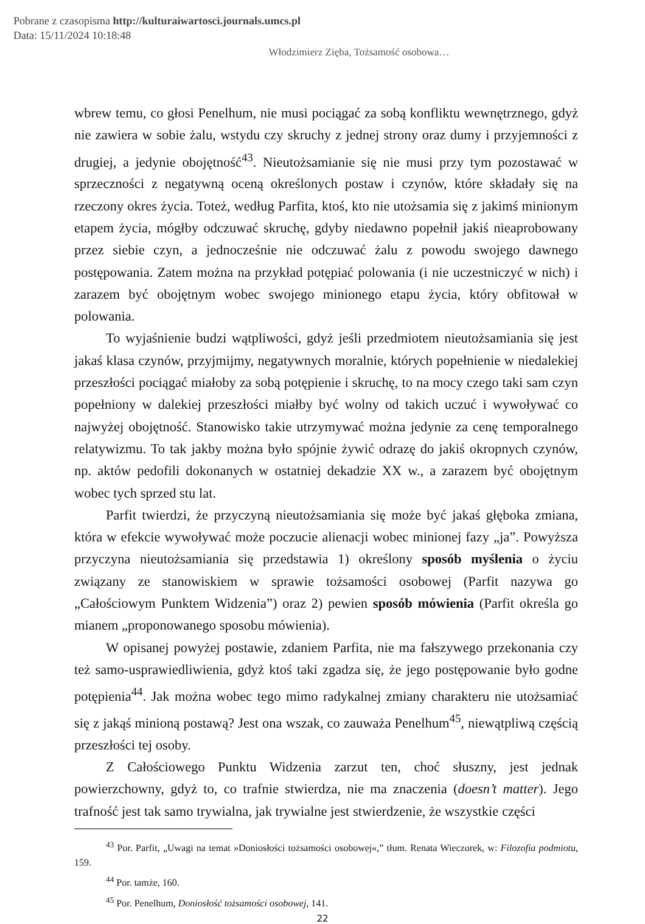Pobrane z czasopisma http://kulturaiwartosci.journals.umcs.pl
Data: 15/11/2024 10:18:48
Włodzimierz Zięba, Tożsamość osobowa…
wbrew temu, co głosi Penelhum, nie musi pociągać za sobą konfliktu wewnętrznego, gdyż nie zawiera w sobie żalu, wstydu czy skruchy z jednej strony oraz dumy i przyjemności z drugiej, a jedynie obojętność<sup>43</sup>. Nieutożsamianie się nie musi przy tym pozostawać w sprzeczności z negatywną oceną określonych postaw i czynów, które składały się na rzeczony okres życia. Toteż, według Parfita, ktoś, kto nie utożsamia się z jakimś minionym etapem życia, mógłby odczuwać skruchę, gdyby niedawno popełnił jakiś nieaprobowany przez siebie czyn, a jednocześnie nie odczuwać żalu z powodu swojego dawnego postępowania. Zatem można na przykład potępiać polowania (i nie uczestniczyć w nich) i zarazem być obojętnym wobec swojego minionego etapu życia, który obfitował w polowania.
To wyjaśnienie budzi wątpliwości, gdyż jeśli przedmiotem nieutożsamiania się jest jakaś klasa czynów, przyjmijmy, negatywnych moralnie, których popełnienie w niedalekiej przeszłości pociągać miałoby za sobą potępienie i skruchę, to na mocy czego taki sam czyn popełniony w dalekiej przeszłości miałby być wolny od takich uczuć i wywoływać co najwyżej obojętność. Stanowisko takie utrzymywać można jedynie za cenę temporalnego relatywizmu. To tak jakby można było spójnie żywić odrazę do jakiś okropnych czynów, np. aktów pedofili dokonanych w ostatniej dekadzie XX w., a zarazem być obojętnym wobec tych sprzed stu lat.
Parfit twierdzi, że przyczyną nieutożsamiania się może być jakaś głęboka zmiana, która w efekcie wywoływać może poczucie alienacji wobec minionej fazy „ja”. Powyższa przyczyna nieutożsamiania się przedstawia 1) określony sposób myślenia o życiu związany ze stanowiskiem w sprawie tożsamości osobowej (Parfit nazywa go „Całościowym Punktem Widzenia”) oraz 2) pewien sposób mówienia (Parfit określa go mianem „proponowanego sposobu mówienia).
W opisanej powyżej postawie, zdaniem Parfita, nie ma fałszywego przekonania czy też samo-usprawiedliwienia, gdyż ktoś taki zgadza się, że jego postępowanie było godne potępienia<sup>44</sup>. Jak można wobec tego mimo radykalnej zmiany charakteru nie utożsamiać się z jakąś minioną postawą? Jest ona wszak, co zauważa Penelhum<sup>45</sup>, niewątpliwą częścią przeszłości tej osoby.
Z Całościowego Punktu Widzenia zarzut ten, choć słuszny, jest jednak powierzchowny, gdyż to, co trafnie stwierdza, nie ma znaczenia (doesn’t matter). Jego trafność jest tak samo trywialna, jak trywialne jest stwierdzenie, że wszystkie części
<sup>43</sup> Por. Parfit, „Uwagi na temat »Doniosłości tożsamości osobowej«,” tłum. Renata Wieczorek, w: Filozofia podmiotu, 159.
<sup>44</sup> Por. tamże, 160.
<sup>45</sup> Por. Penelhum, Doniosłość tożsamości osobowej, 141.
22